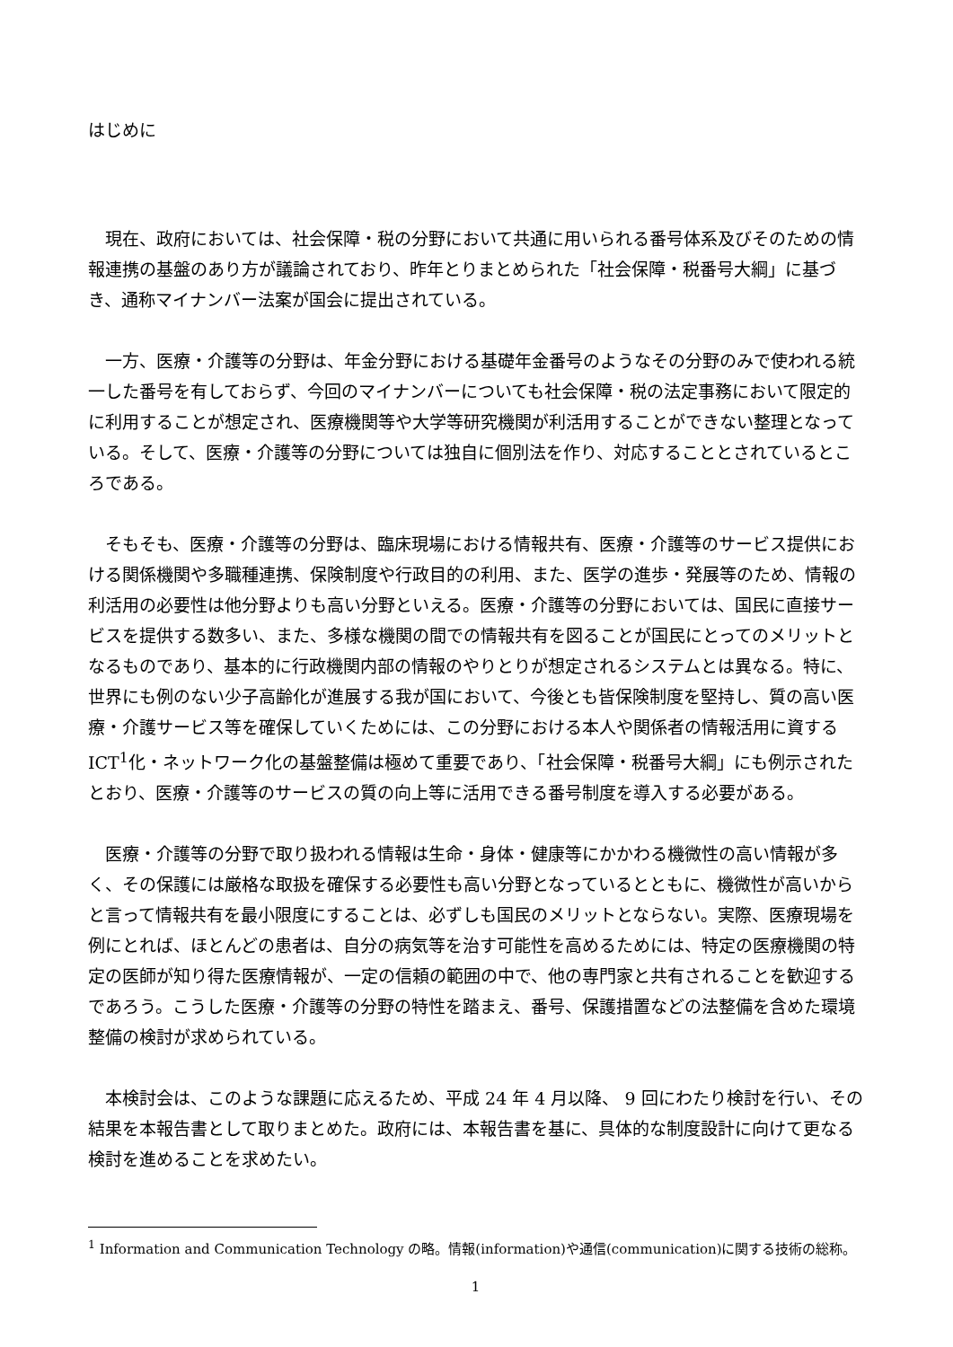はじめに
現在、政府においては、社会保障・税の分野において共通に用いられる番号体系及びそのための情報連携の基盤のあり方が議論されており、昨年とりまとめられた「社会保障・税番号大綱」に基づき、通称マイナンバー法案が国会に提出されている。
一方、医療・介護等の分野は、年金分野における基礎年金番号のようなその分野のみで使われる統一した番号を有しておらず、今回のマイナンバーについても社会保障・税の法定事務において限定的に利用することが想定され、医療機関等や大学等研究機関が利活用することができない整理となっている。そして、医療・介護等の分野については独自に個別法を作り、対応することとされているところである。
そもそも、医療・介護等の分野は、臨床現場における情報共有、医療・介護等のサービス提供における関係機関や多職種連携、保険制度や行政目的の利用、また、医学の進歩・発展等のため、情報の利活用の必要性は他分野よりも高い分野といえる。医療・介護等の分野においては、国民に直接サービスを提供する数多い、また、多様な機関の間での情報共有を図ることが国民にとってのメリットとなるものであり、基本的に行政機関内部の情報のやりとりが想定されるシステムとは異なる。特に、世界にも例のない少子高齢化が進展する我が国において、今後とも皆保険制度を堅持し、質の高い医療・介護サービス等を確保していくためには、この分野における本人や関係者の情報活用に資する ICT<sup>1</sup>化・ネットワーク化の基盤整備は極めて重要であり、「社会保障・税番号大綱」にも例示されたとおり、医療・介護等のサービスの質の向上等に活用できる番号制度を導入する必要がある。
医療・介護等の分野で取り扱われる情報は生命・身体・健康等にかかわる機微性の高い情報が多く、その保護には厳格な取扱を確保する必要性も高い分野となっているとともに、機微性が高いからと言って情報共有を最小限度にすることは、必ずしも国民のメリットとならない。実際、医療現場を例にとれば、ほとんどの患者は、自分の病気等を治す可能性を高めるためには、特定の医療機関の特定の医師が知り得た医療情報が、一定の信頼の範囲の中で、他の専門家と共有されることを歓迎するであろう。こうした医療・介護等の分野の特性を踏まえ、番号、保護措置などの法整備を含めた環境整備の検討が求められている。
本検討会は、このような課題に応えるため、平成 24 年 4 月以降、 9 回にわたり検討を行い、その結果を本報告書として取りまとめた。政府には、本報告書を基に、具体的な制度設計に向けて更なる検討を進めることを求めたい。
<sup>1</sup> Information and Communication Technology の略。情報(information)や通信(communication)に関する技術の総称。
1